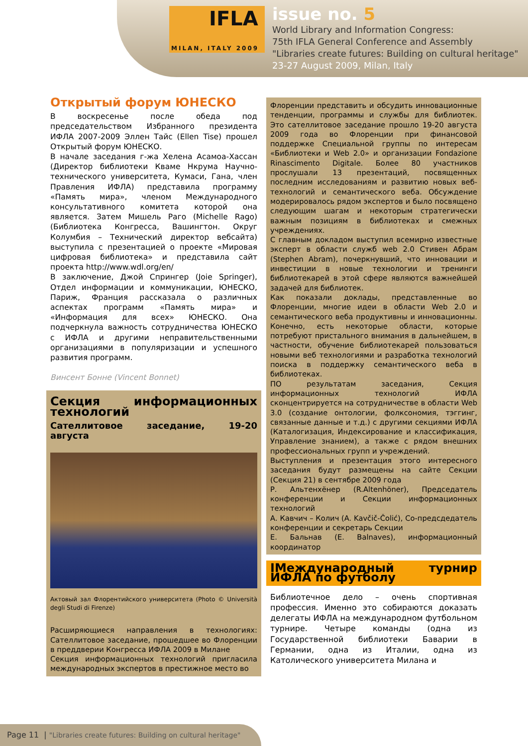IFLA
MILAN, ITALY 2009
issue no. 5
World Library and Information Congress:
75th IFLA General Conference and Assembly
"Libraries create futures: Building on cultural heritage"
23-27 August 2009, Milan, Italy
Открытый форум ЮНЕСКО
В воскресенье после обеда под председательством Избранного президента ИФЛА 2007-2009 Эллен Тайс (Ellen Tise) прошел Открытый форум ЮНЕСКО.
В начале заседания г-жа Хелена Асамоа-Хассан (Директор библиотеки Кваме Нкрума Научно-технического университета, Кумаси, Гана, член Правления ИФЛА) представила программу «Память мира», членом Международного консультативного комитета которой она является. Затем Мишель Раго (Michelle Rago) (Библиотека Конгресса, Вашингтон. Округ Колумбия – Технический директор вебсайта) выступила с презентацией о проекте «Мировая цифровая библиотека» и представила сайт проекта http://www.wdl.org/en/
В заключение, Джой Спрингер (Joie Springer), Отдел информации и коммуникации, ЮНЕСКО, Париж, Франция рассказала о различных аспектах программ «Память мира» и «Информация для всех» ЮНЕСКО. Она подчеркнула важность сотрудничества ЮНЕСКО с ИФЛА и другими неправительственными организациями в популяризации и успешного развития программ.
Винсент Бонне (Vincent Bonnet)
Секция информационных технологий
Сателлитовое заседание, 19-20 августа
Актовый зал Флорентийского университета (Photo © Università degli Studi di Firenze)
Расширяющиеся направления в технологиях: Сателлитовое заседание, прошедшее во Флоренции в преддверии Конгресса ИФЛА 2009 в Милане
Секция информационных технологий пригласила международных экспертов в престижное место во
Флоренции представить и обсудить инновационные тенденции, программы и службы для библиотек. Это сателлитовое заседание прошло 19-20 августа 2009 года во Флоренции при финансовой поддержке Специальной группы по интересам «Библиотеки и Web 2.0» и организации Fondazione Rinascimento Digitale. Более 80 участников прослушали 13 презентаций, посвященных последним исследованиям и развитию новых веб-технологий и семантического веба. Обсуждение модерировалось рядом экспертов и было посвящено следующим шагам и некоторым стратегически важным позициям в библиотеках и смежных учреждениях.
С главным докладом выступил всемирно известные эксперт в области служб web 2.0 Стивен Абрам (Stephen Abram), почеркнувший, что инновации и инвестиции в новые технологии и тренинги библиотекарей в этой сфере являются важнейшей задачей для библиотек.
Как показали доклады, представленные во Флоренции, многие идеи в области Web 2.0 и семантического веба продуктивны и инновационны. Конечно, есть некоторые области, которые потребуют пристального внимания в дальнейшем, в частности, обучение библиотекарей пользоваться новыми веб технологиями и разработка технологий поиска в поддержку семантического веба в библиотеках.
ПО результатам заседания, Секция информационных технологий ИФЛА сконцентрируется на сотрудничестве в области Web 3.0 (создание онтологии, фолксономия, тэггинг, связанные данные и т.д.) с другими секциями ИФЛА (Каталогизация, Индексирование и классификация, Управление знанием), а также с рядом внешних профессиональных групп и учреждений.
Выступления и презентация этого интересного заседания будут размещены на сайте Секции (Секция 21) в сентябре 2009 года
Р. Альтенхёнер (R.Altenhöner), Председатель конференции и Секции информационных технологий
А. Кавчич – Колич (A. Kavčič-Čolić), Со-предсдедатель конференции и секретарь Секции
Е. Бальнав (E. Balnaves), информационный координатор
IМеждународный турнир ИФЛА по футболу
Библиотечное дело – очень спортивная профессия. Именно это собираются доказать делегаты ИФЛА на международном футбольном турнире. Четыре команды (одна из Государственной библиотеки Баварии в Германии, одна из Италии, одна из Католического университета Милана и
Page 11 | "Libraries create futures: Building on cultural heritage"